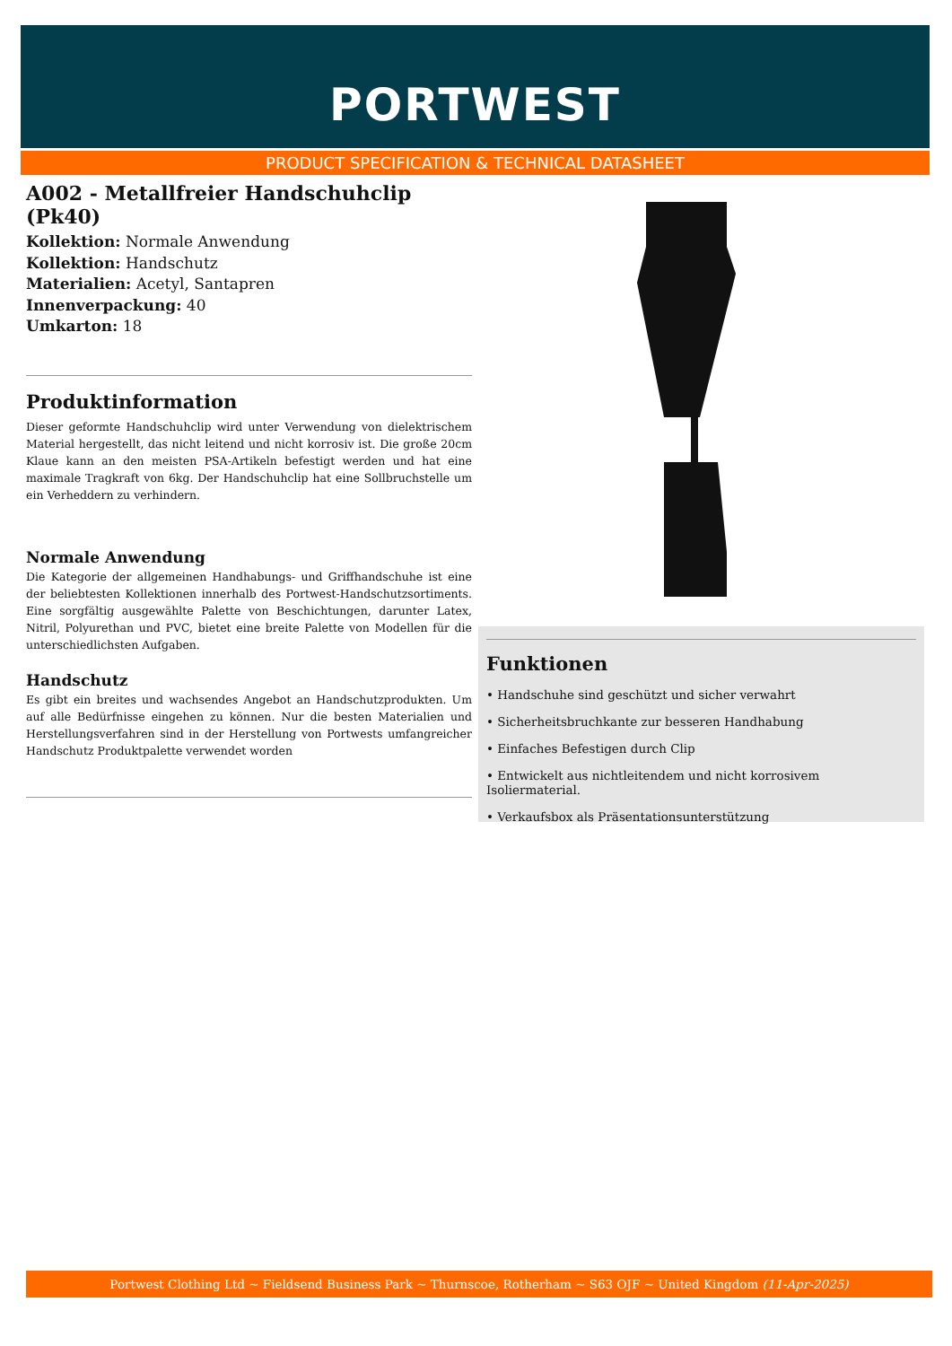PORTWEST
PRODUCT SPECIFICATION & TECHNICAL DATASHEET
A002 - Metallfreier Handschuhclip (Pk40)
Kollektion: Normale Anwendung
Kollektion: Handschutz
Materialien: Acetyl, Santapren
Innenverpackung: 40
Umkarton: 18
Produktinformation
Dieser geformte Handschuhclip wird unter Verwendung von dielektrischem Material hergestellt, das nicht leitend und nicht korrosiv ist. Die große 20cm Klaue kann an den meisten PSA-Artikeln befestigt werden und hat eine maximale Tragkraft von 6kg. Der Handschuhclip hat eine Sollbruchstelle um ein Verheddern zu verhindern.
Normale Anwendung
Die Kategorie der allgemeinen Handhabungs- und Griffhandschuhe ist eine der beliebtesten Kollektionen innerhalb des Portwest-Handschutzsortiments. Eine sorgfältig ausgewählte Palette von Beschichtungen, darunter Latex, Nitril, Polyurethan und PVC, bietet eine breite Palette von Modellen für die unterschiedlichsten Aufgaben.
Handschutz
Es gibt ein breites und wachsendes Angebot an Handschutzprodukten. Um auf alle Bedürfnisse eingehen zu können. Nur die besten Materialien und Herstellungsverfahren sind in der Herstellung von Portwests umfangreicher Handschutz Produktpalette verwendet worden
Funktionen
• Handschuhe sind geschützt und sicher verwahrt
• Sicherheitsbruchkante zur besseren Handhabung
• Einfaches Befestigen durch Clip
• Entwickelt aus nichtleitendem und nicht korrosivem Isoliermaterial.
• Verkaufsbox als Präsentationsunterstützung
Portwest Clothing Ltd ~ Fieldsend Business Park ~ Thurnscoe, Rotherham ~ S63 OJF ~ United Kingdom (11-Apr-2025)